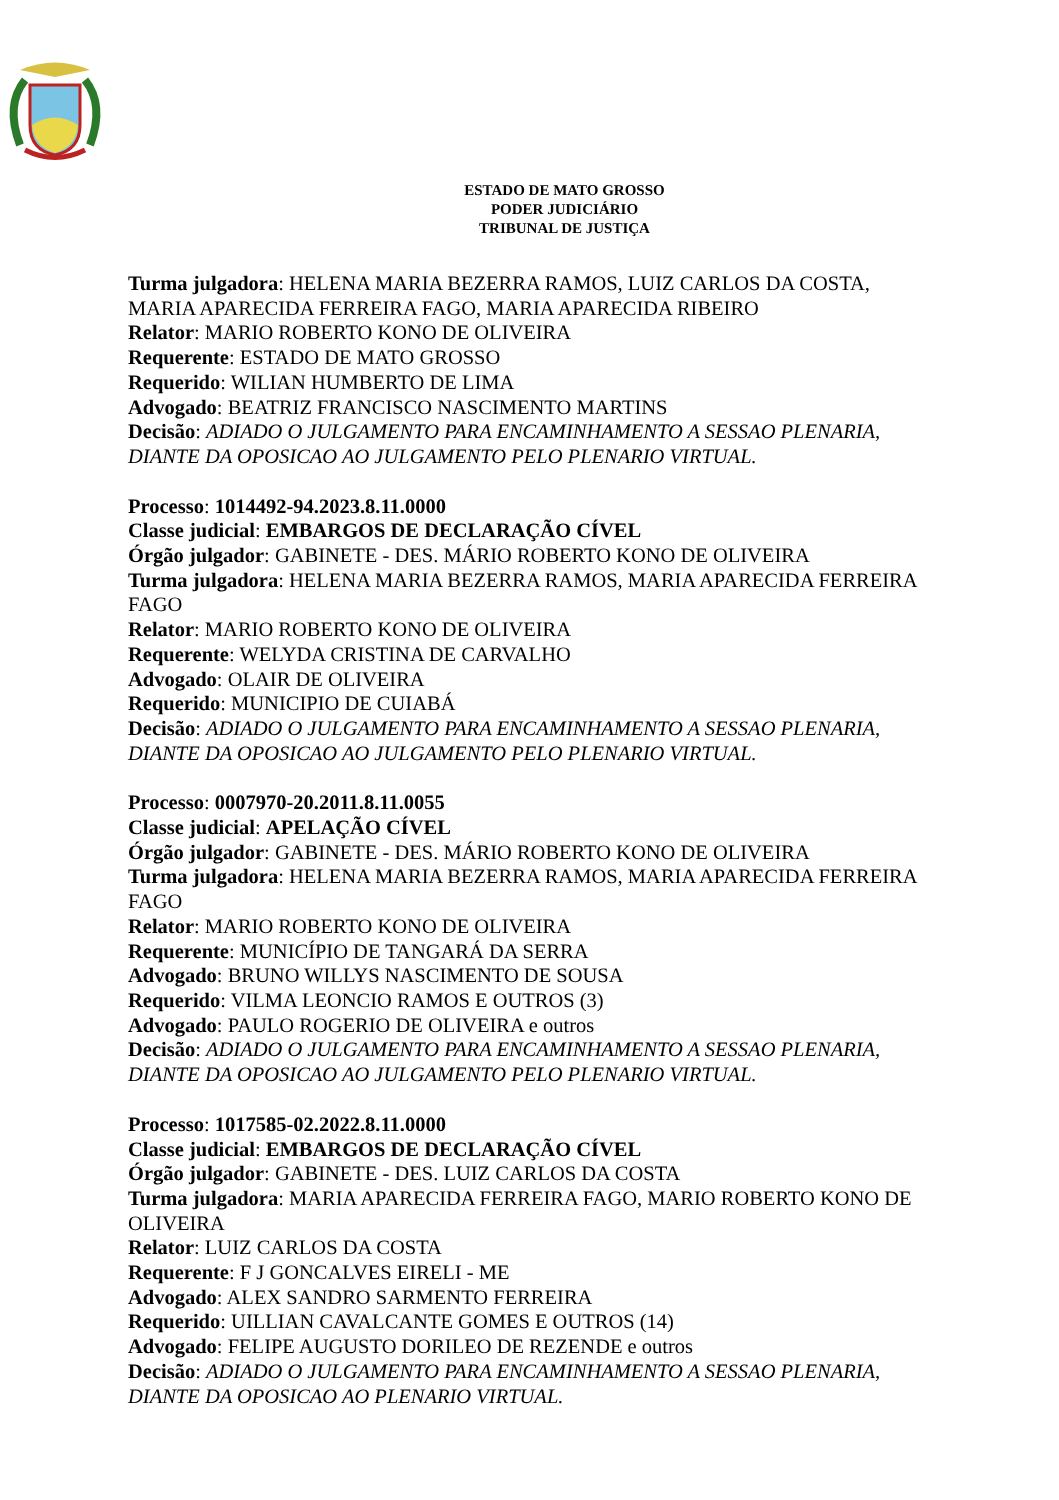ESTADO DE MATO GROSSO
PODER JUDICIÁRIO
TRIBUNAL DE JUSTIÇA
Turma julgadora: HELENA MARIA BEZERRA RAMOS, LUIZ CARLOS DA COSTA, MARIA APARECIDA FERREIRA FAGO, MARIA APARECIDA RIBEIRO
Relator: MARIO ROBERTO KONO DE OLIVEIRA
Requerente: ESTADO DE MATO GROSSO
Requerido: WILIAN HUMBERTO DE LIMA
Advogado: BEATRIZ FRANCISCO NASCIMENTO MARTINS
Decisão: ADIADO O JULGAMENTO PARA ENCAMINHAMENTO A SESSAO PLENARIA, DIANTE DA OPOSICAO AO JULGAMENTO PELO PLENARIO VIRTUAL.
Processo: 1014492-94.2023.8.11.0000
Classe judicial: EMBARGOS DE DECLARAÇÃO CÍVEL
Órgão julgador: GABINETE - DES. MÁRIO ROBERTO KONO DE OLIVEIRA
Turma julgadora: HELENA MARIA BEZERRA RAMOS, MARIA APARECIDA FERREIRA FAGO
Relator: MARIO ROBERTO KONO DE OLIVEIRA
Requerente: WELYDA CRISTINA DE CARVALHO
Advogado: OLAIR DE OLIVEIRA
Requerido: MUNICIPIO DE CUIABÁ
Decisão: ADIADO O JULGAMENTO PARA ENCAMINHAMENTO A SESSAO PLENARIA, DIANTE DA OPOSICAO AO JULGAMENTO PELO PLENARIO VIRTUAL.
Processo: 0007970-20.2011.8.11.0055
Classe judicial: APELAÇÃO CÍVEL
Órgão julgador: GABINETE - DES. MÁRIO ROBERTO KONO DE OLIVEIRA
Turma julgadora: HELENA MARIA BEZERRA RAMOS, MARIA APARECIDA FERREIRA FAGO
Relator: MARIO ROBERTO KONO DE OLIVEIRA
Requerente: MUNICÍPIO DE TANGARÁ DA SERRA
Advogado: BRUNO WILLYS NASCIMENTO DE SOUSA
Requerido: VILMA LEONCIO RAMOS E OUTROS (3)
Advogado: PAULO ROGERIO DE OLIVEIRA e outros
Decisão: ADIADO O JULGAMENTO PARA ENCAMINHAMENTO A SESSAO PLENARIA, DIANTE DA OPOSICAO AO JULGAMENTO PELO PLENARIO VIRTUAL.
Processo: 1017585-02.2022.8.11.0000
Classe judicial: EMBARGOS DE DECLARAÇÃO CÍVEL
Órgão julgador: GABINETE - DES. LUIZ CARLOS DA COSTA
Turma julgadora: MARIA APARECIDA FERREIRA FAGO, MARIO ROBERTO KONO DE OLIVEIRA
Relator: LUIZ CARLOS DA COSTA
Requerente: F J GONCALVES EIRELI - ME
Advogado: ALEX SANDRO SARMENTO FERREIRA
Requerido: UILLIAN CAVALCANTE GOMES E OUTROS (14)
Advogado: FELIPE AUGUSTO DORILEO DE REZENDE e outros
Decisão: ADIADO O JULGAMENTO PARA ENCAMINHAMENTO A SESSAO PLENARIA, DIANTE DA OPOSICAO AO PLENARIO VIRTUAL.